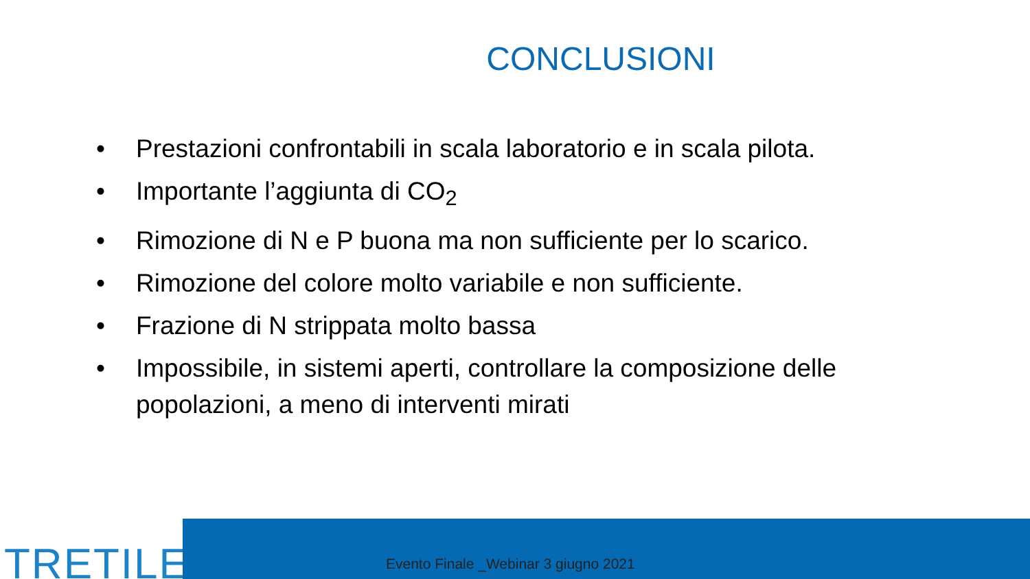CONCLUSIONI
• Prestazioni confrontabili in scala laboratorio e in scala pilota.
• Importante l’aggiunta di CO<sub>2</sub>
• Rimozione di N e P buona ma non sufficiente per lo scarico.
• Rimozione del colore molto variabile e non sufficiente.
• Frazione di N strippata molto bassa
• Impossibile, in sistemi aperti, controllare la composizione delle popolazioni, a meno di interventi mirati
TRETILE
Evento Finale _Webinar 3 giugno 2021